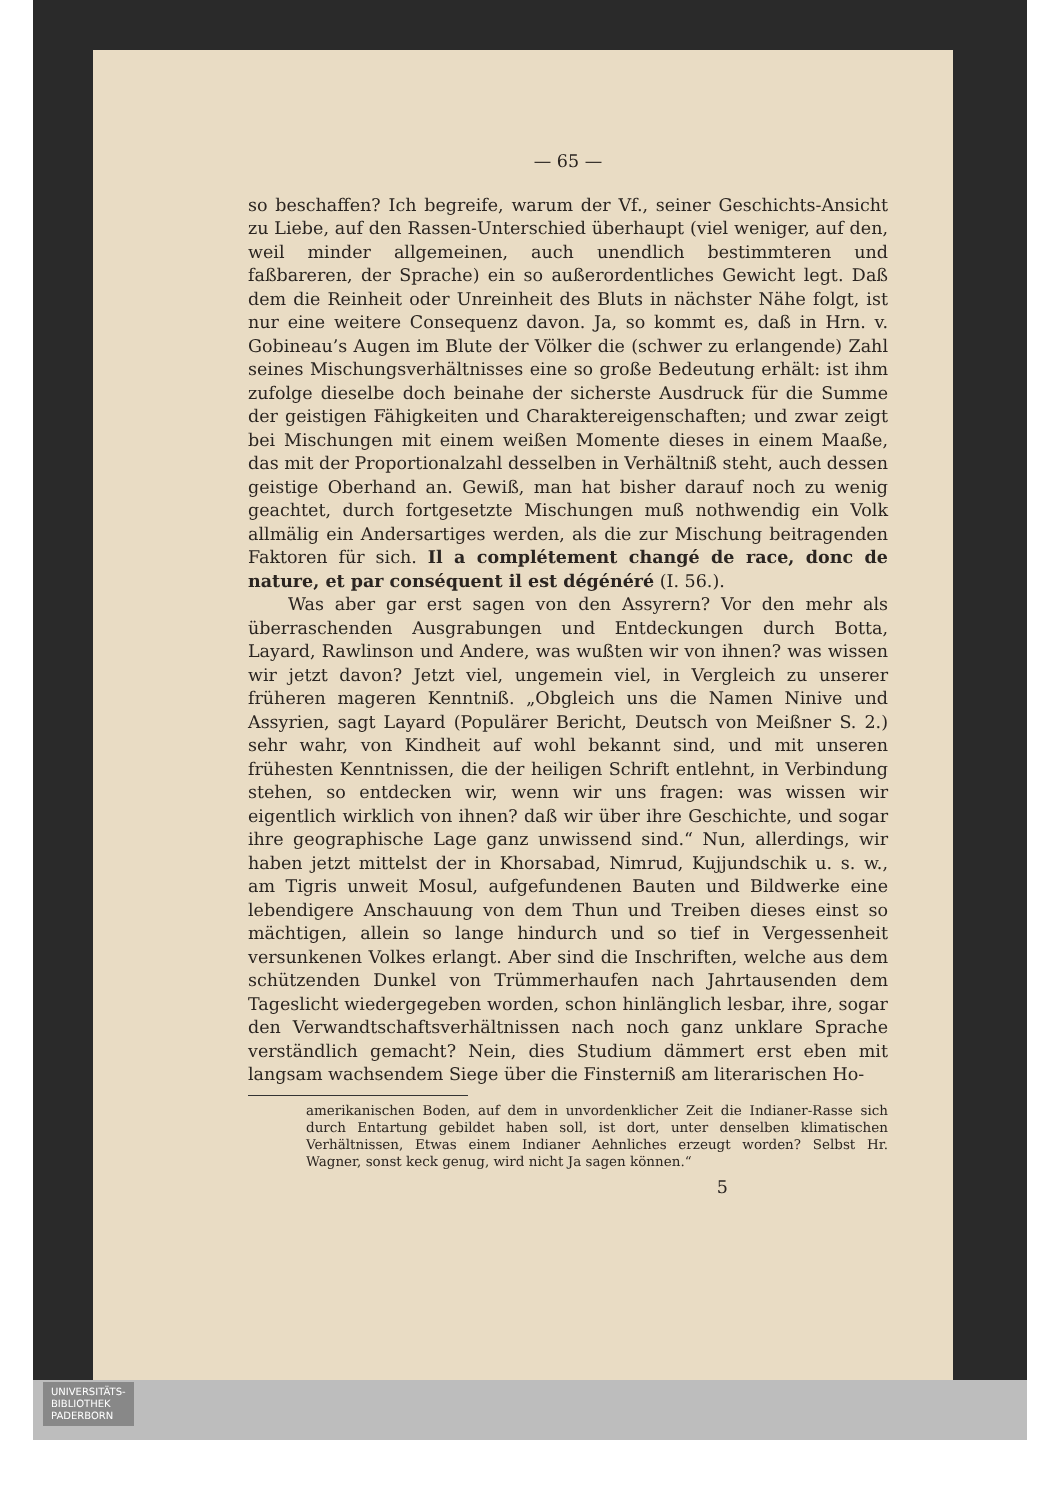— 65 —
so beschaffen? Ich begreife, warum der Vf., seiner Geschichts-Ansicht zu Liebe, auf den Rassen-Unterschied überhaupt (viel weniger, auf den, weil minder allgemeinen, auch unendlich bestimmteren und faßbareren, der Sprache) ein so außerordentliches Gewicht legt. Daß dem die Reinheit oder Unreinheit des Bluts in nächster Nähe folgt, ist nur eine weitere Consequenz davon. Ja, so kommt es, daß in Hrn. v. Gobineau’s Augen im Blute der Völker die (schwer zu erlangende) Zahl seines Mischungsverhältnisses eine so große Bedeutung erhält: ist ihm zufolge dieselbe doch beinahe der sicherste Ausdruck für die Summe der geistigen Fähigkeiten und Charaktereigenschaften; und zwar zeigt bei Mischungen mit einem weißen Momente dieses in einem Maaße, das mit der Proportionalzahl desselben in Verhältniß steht, auch dessen geistige Oberhand an. Gewiß, man hat bisher darauf noch zu wenig geachtet, durch fortgesetzte Mischungen muß nothwendig ein Volk allmälig ein Andersartiges werden, als die zur Mischung beitragenden Faktoren für sich. Il a complétement changé de race, donc de nature, et par conséquent il est dégénéré (I. 56.).
Was aber gar erst sagen von den Assyrern? Vor den mehr als überraschenden Ausgrabungen und Entdeckungen durch Botta, Layard, Rawlinson und Andere, was wußten wir von ihnen? was wissen wir jetzt davon? Jetzt viel, ungemein viel, in Vergleich zu unserer früheren mageren Kenntniß. „Obgleich uns die Namen Ninive und Assyrien, sagt Layard (Populärer Bericht, Deutsch von Meißner S. 2.) sehr wahr, von Kindheit auf wohl bekannt sind, und mit unseren frühesten Kenntnissen, die der heiligen Schrift entlehnt, in Verbindung stehen, so entdecken wir, wenn wir uns fragen: was wissen wir eigentlich wirklich von ihnen? daß wir über ihre Geschichte, und sogar ihre geographische Lage ganz unwissend sind.“ Nun, allerdings, wir haben jetzt mittelst der in Khorsabad, Nimrud, Kujjundschik u. s. w., am Tigris unweit Mosul, aufgefundenen Bauten und Bildwerke eine lebendigere Anschauung von dem Thun und Treiben dieses einst so mächtigen, allein so lange hindurch und so tief in Vergessenheit versunkenen Volkes erlangt. Aber sind die Inschriften, welche aus dem schützenden Dunkel von Trümmerhaufen nach Jahrtausenden dem Tageslicht wiedergegeben worden, schon hinlänglich lesbar, ihre, sogar den Verwandtschaftsverhältnissen nach noch ganz unklare Sprache verständlich gemacht? Nein, dies Studium dämmert erst eben mit langsam wachsendem Siege über die Finsterniß am literarischen Ho-
amerikanischen Boden, auf dem in unvordenklicher Zeit die Indianer-Rasse sich durch Entartung gebildet haben soll, ist dort, unter denselben klimatischen Verhältnissen, Etwas einem Indianer Aehnliches erzeugt worden? Selbst Hr. Wagner, sonst keck genug, wird nicht Ja sagen können.“
5
UNIVERSITÄTS-
BIBLIOTHEK
PADERBORN